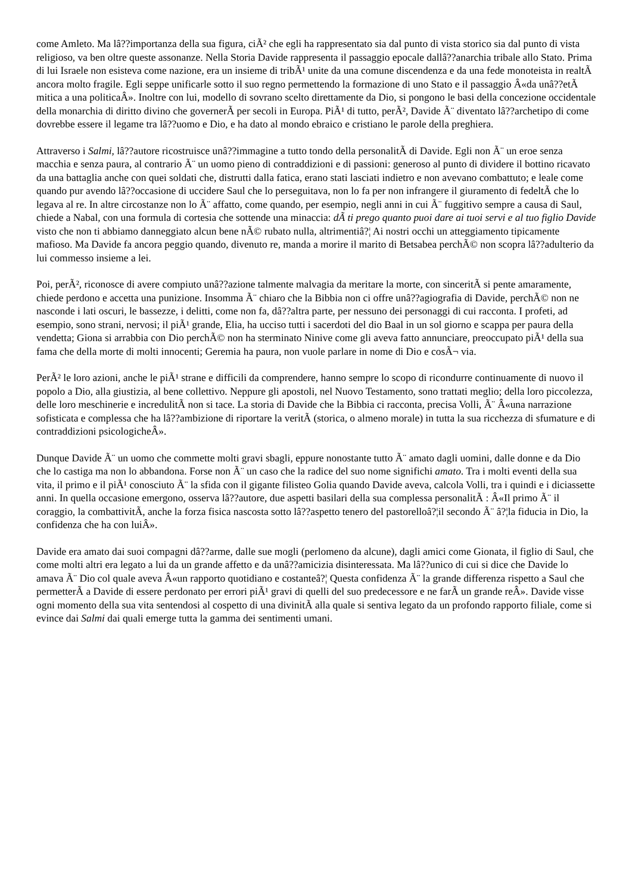come Amleto. Ma lâ??importanza della sua figura, ciÃ² che egli ha rappresentato sia dal punto di vista storico sia dal punto di vista religioso, va ben oltre queste assonanze. Nella Storia Davide rappresenta il passaggio epocale dallâ??anarchia tribale allo Stato. Prima di lui Israele non esisteva come nazione, era un insieme di tribÃ¹ unite da una comune discendenza e da una fede monoteista in realtÃ ancora molto fragile. Egli seppe unificarle sotto il suo regno permettendo la formazione di uno Stato e il passaggio Â«da unâ??etÃ mitica a una politicaÂ». Inoltre con lui, modello di sovrano scelto direttamente da Dio, si pongono le basi della concezione occidentale della monarchia di diritto divino che governerÃ per secoli in Europa. PiÃ¹ di tutto, perÃ², Davide Ã¨ diventato lâ??archetipo di come dovrebbe essere il legame tra lâ??uomo e Dio, e ha dato al mondo ebraico e cristiano le parole della preghiera.
Attraverso i Salmi, lâ??autore ricostruisce unâ??immagine a tutto tondo della personalitÃ di Davide. Egli non Ã¨ un eroe senza macchia e senza paura, al contrario Ã¨ un uomo pieno di contraddizioni e di passioni: generoso al punto di dividere il bottino ricavato da una battaglia anche con quei soldati che, distrutti dalla fatica, erano stati lasciati indietro e non avevano combattuto; e leale come quando pur avendo lâ??occasione di uccidere Saul che lo perseguitava, non lo fa per non infrangere il giuramento di fedeltÃ che lo legava al re. In altre circostanze non lo Ã¨ affatto, come quando, per esempio, negli anni in cui Ã¨ fuggitivo sempre a causa di Saul, chiede a Nabal, con una formula di cortesia che sottende una minaccia: dÃ ti prego quanto puoi dare ai tuoi servi e al tuo figlio Davide visto che non ti abbiamo danneggiato alcun bene nÃ© rubato nulla, altrimentiâ?¦ Ai nostri occhi un atteggiamento tipicamente mafioso. Ma Davide fa ancora peggio quando, divenuto re, manda a morire il marito di Betsabea perchÃ© non scopra lâ??adulterio da lui commesso insieme a lei.
Poi, perÃ², riconosce di avere compiuto unâ??azione talmente malvagia da meritare la morte, con sinceritÃ si pente amaramente, chiede perdono e accetta una punizione. Insomma Ã¨ chiaro che la Bibbia non ci offre unâ??agiografia di Davide, perchÃ© non ne nasconde i lati oscuri, le bassezze, i delitti, come non fa, dâ??altra parte, per nessuno dei personaggi di cui racconta. I profeti, ad esempio, sono strani, nervosi; il piÃ¹ grande, Elia, ha ucciso tutti i sacerdoti del dio Baal in un sol giorno e scappa per paura della vendetta; Giona si arrabbia con Dio perchÃ© non ha sterminato Ninive come gli aveva fatto annunciare, preoccupato piÃ¹ della sua fama che della morte di molti innocenti; Geremia ha paura, non vuole parlare in nome di Dio e cosÃ¬ via.
PerÃ² le loro azioni, anche le piÃ¹ strane e difficili da comprendere, hanno sempre lo scopo di ricondurre continuamente di nuovo il popolo a Dio, alla giustizia, al bene collettivo. Neppure gli apostoli, nel Nuovo Testamento, sono trattati meglio; della loro piccolezza, delle loro meschinerie e incredulitÃ non si tace. La storia di Davide che la Bibbia ci racconta, precisa Volli, Ã¨ Â«una narrazione sofisticata e complessa che ha lâ??ambizione di riportare la veritÃ (storica, o almeno morale) in tutta la sua ricchezza di sfumature e di contraddizioni psicologicheÂ».
Dunque Davide Ã¨ un uomo che commette molti gravi sbagli, eppure nonostante tutto Ã¨ amato dagli uomini, dalle donne e da Dio che lo castiga ma non lo abbandona. Forse non Ã¨ un caso che la radice del suo nome significhi amato. Tra i molti eventi della sua vita, il primo e il piÃ¹ conosciuto Ã¨ la sfida con il gigante filisteo Golia quando Davide aveva, calcola Volli, tra i quindi e i diciassette anni. In quella occasione emergono, osserva lâ??autore, due aspetti basilari della sua complessa personalitÃ : Â«Il primo Ã¨ il coraggio, la combattivitÃ, anche la forza fisica nascosta sotto lâ??aspetto tenero del pastorelloâ?¦il secondo Ã¨ â?¦la fiducia in Dio, la confidenza che ha con luiÂ».
Davide era amato dai suoi compagni dâ??arme, dalle sue mogli (perlomeno da alcune), dagli amici come Gionata, il figlio di Saul, che come molti altri era legato a lui da un grande affetto e da unâ??amicizia disinteressata. Ma lâ??unico di cui si dice che Davide lo amava Ã¨ Dio col quale aveva Â«un rapporto quotidiano e costanteâ?¦ Questa confidenza Ã¨ la grande differenza rispetto a Saul che permetterÃ a Davide di essere perdonato per errori piÃ¹ gravi di quelli del suo predecessore e ne farÃ un grande reÂ». Davide visse ogni momento della sua vita sentendosi al cospetto di una divinitÃ alla quale si sentiva legato da un profondo rapporto filiale, come si evince dai Salmi dai quali emerge tutta la gamma dei sentimenti umani.